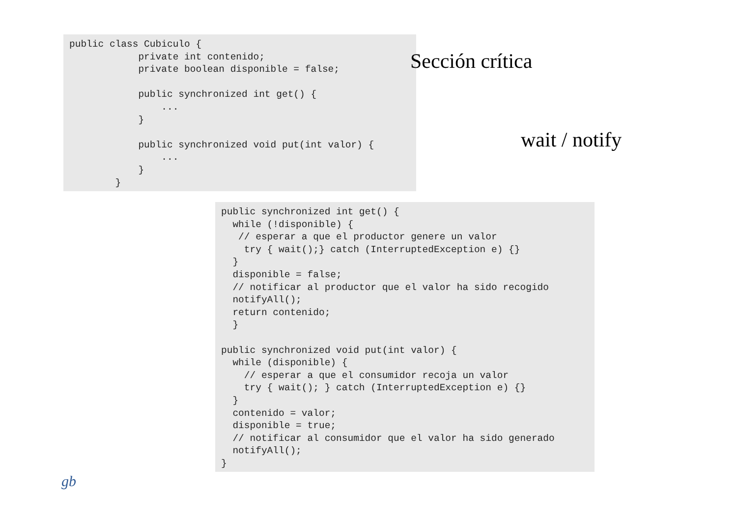public class Cubiculo {
            private int contenido;
            private boolean disponible = false;

            public synchronized int get() {
                ...
            }

            public synchronized void put(int valor) {
                ...
            }
        }
Sección crítica
wait / notify
public synchronized int get() {
  while (!disponible) {
   // esperar a que el productor genere un valor
    try { wait();} catch (InterruptedException e) {}
  }
  disponible = false;
  // notificar al productor que el valor ha sido recogido
  notifyAll();
  return contenido;
  }

public synchronized void put(int valor) {
  while (disponible) {
    // esperar a que el consumidor recoja un valor
    try { wait(); } catch (InterruptedException e) {}
  }
  contenido = valor;
  disponible = true;
  // notificar al consumidor que el valor ha sido generado
  notifyAll();
}
gb